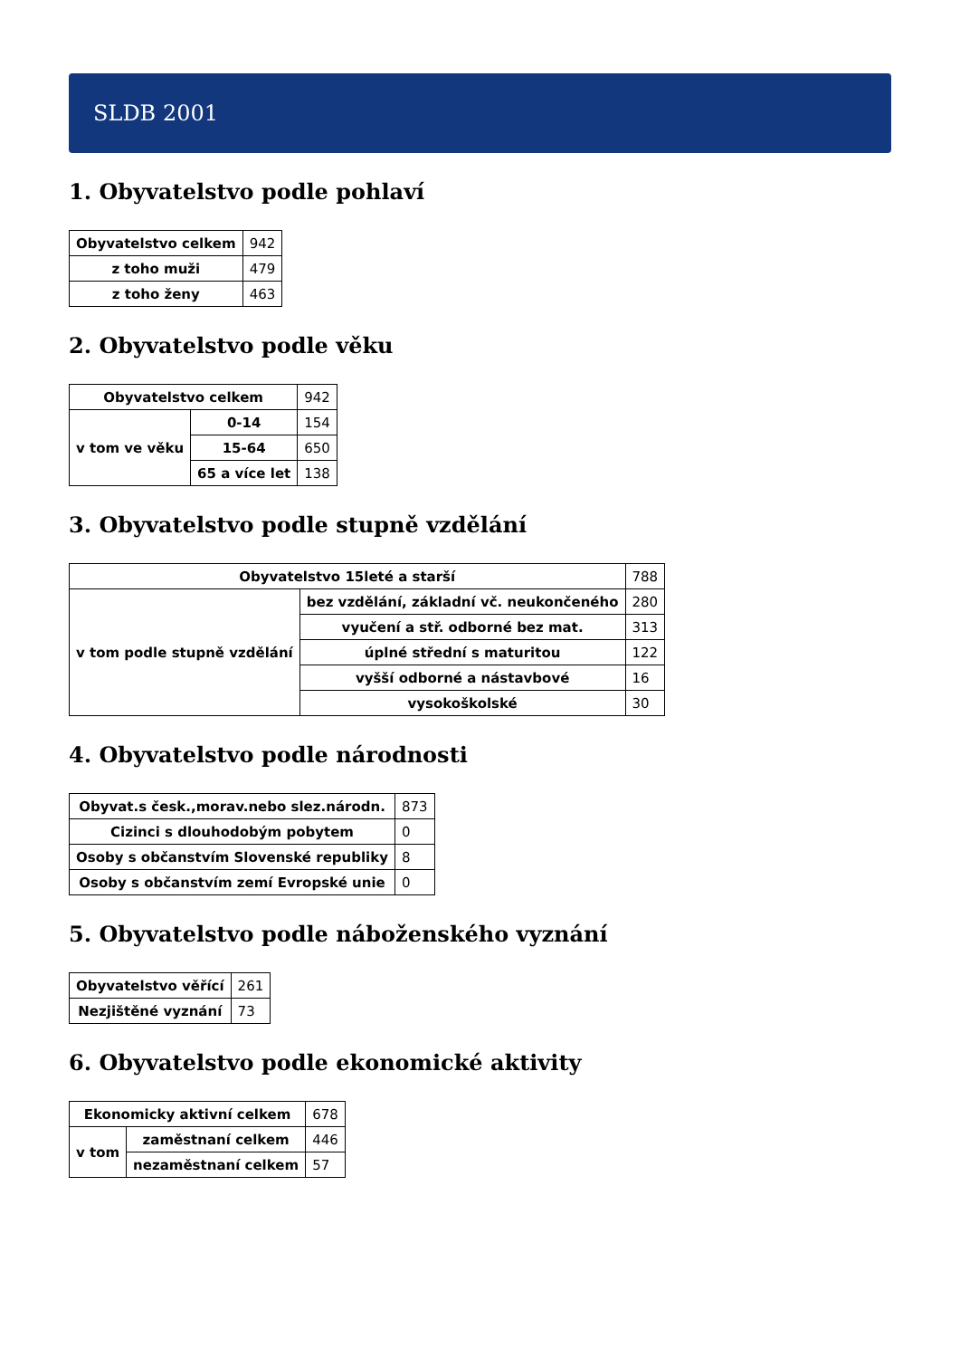SLDB 2001
1. Obyvatelstvo podle pohlaví
| Obyvatelstvo celkem | 942 |
| z toho muži | 479 |
| z toho ženy | 463 |
2. Obyvatelstvo podle věku
| Obyvatelstvo celkem | | 942 |
| v tom ve věku | 0-14 | 154 |
| | 15-64 | 650 |
| | 65 a více let | 138 |
3. Obyvatelstvo podle stupně vzdělání
| Obyvatelstvo 15leté a starší | | 788 |
| v tom podle stupně vzdělání | bez vzdělání, základní vč. neukončeného | 280 |
| | vyučení a stř. odborné bez mat. | 313 |
| | úplné střední s maturitou | 122 |
| | vyšší odborné a nástavbové | 16 |
| | vysokoškolské | 30 |
4. Obyvatelstvo podle národnosti
| Obyvat.s česk.,morav.nebo slez.národn. | 873 |
| Cizinci s dlouhodobým pobytem | 0 |
| Osoby s občanstvím Slovenské republiky | 8 |
| Osoby s občanstvím zemí Evropské unie | 0 |
5. Obyvatelstvo podle náboženského vyznání
| Obyvatelstvo věřící | 261 |
| Nezjištěné vyznání | 73 |
6. Obyvatelstvo podle ekonomické aktivity
| Ekonomicky aktivní celkem | | 678 |
| v tom | zaměstnaní celkem | 446 |
| | nezaměstnaní celkem | 57 |